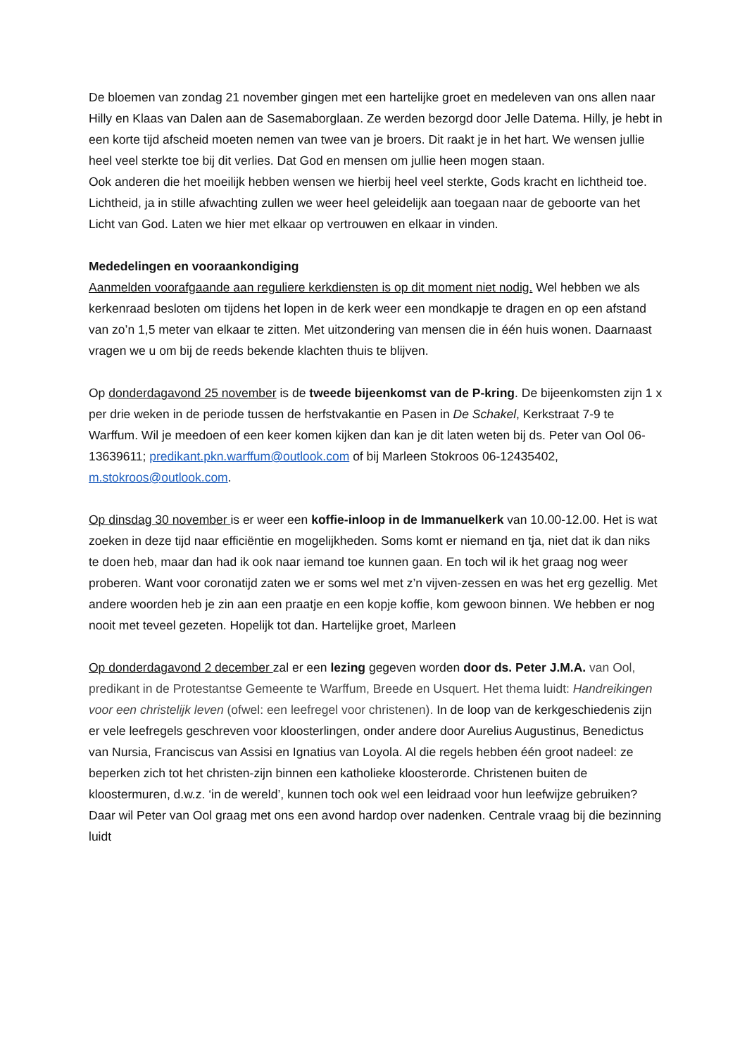De bloemen van zondag 21 november gingen met een hartelijke groet en medeleven van ons allen naar Hilly en Klaas van Dalen aan de Sasemaborglaan. Ze werden bezorgd door Jelle Datema. Hilly, je hebt in een korte tijd afscheid moeten nemen van twee van je broers. Dit raakt je in het hart. We wensen jullie heel veel sterkte toe bij dit verlies. Dat God en mensen om jullie heen mogen staan.
Ook anderen die het moeilijk hebben wensen we hierbij heel veel sterkte, Gods kracht en lichtheid toe. Lichtheid, ja in stille afwachting zullen we weer heel geleidelijk aan toegaan naar de geboorte van het Licht van God. Laten we hier met elkaar op vertrouwen en elkaar in vinden.
Mededelingen en vooraankondiging
Aanmelden voorafgaande aan reguliere kerkdiensten is op dit moment niet nodig. Wel hebben we als kerkenraad besloten om tijdens het lopen in de kerk weer een mondkapje te dragen en op een afstand van zo’n 1,5 meter van elkaar te zitten. Met uitzondering van mensen die in één huis wonen. Daarnaast vragen we u om bij de reeds bekende klachten thuis te blijven.
Op donderdagavond 25 november is de tweede bijeenkomst van de P-kring. De bijeenkomsten zijn 1 x per drie weken in de periode tussen de herfstvakantie en Pasen in De Schakel, Kerkstraat 7-9 te Warffum. Wil je meedoen of een keer komen kijken dan kan je dit laten weten bij ds. Peter van Ool 06-13639611; predikant.pkn.warffum@outlook.com of bij Marleen Stokroos 06-12435402, m.stokroos@outlook.com.
Op dinsdag 30 november is er weer een koffie-inloop in de Immanuelkerk van 10.00-12.00. Het is wat zoeken in deze tijd naar efficiëntie en mogelijkheden. Soms komt er niemand en tja, niet dat ik dan niks te doen heb, maar dan had ik ook naar iemand toe kunnen gaan. En toch wil ik het graag nog weer proberen. Want voor coronatijd zaten we er soms wel met z’n vijven-zessen en was het erg gezellig. Met andere woorden heb je zin aan een praatje en een kopje koffie, kom gewoon binnen. We hebben er nog nooit met teveel gezeten. Hopelijk tot dan. Hartelijke groet, Marleen
Op donderdagavond 2 december zal er een lezing gegeven worden door ds. Peter J.M.A. van Ool, predikant in de Protestantse Gemeente te Warffum, Breede en Usquert. Het thema luidt: Handreikingen voor een christelijk leven (ofwel: een leefregel voor christenen). In de loop van de kerkgeschiedenis zijn er vele leefregels geschreven voor kloosterlingen, onder andere door Aurelius Augustinus, Benedictus van Nursia, Franciscus van Assisi en Ignatius van Loyola. Al die regels hebben één groot nadeel: ze beperken zich tot het christen-zijn binnen een katholieke kloosterorde. Christenen buiten de kloostermuren, d.w.z. ‘in de wereld’, kunnen toch ook wel een leidraad voor hun leefwijze gebruiken? Daar wil Peter van Ool graag met ons een avond hardop over nadenken. Centrale vraag bij die bezinning luidt